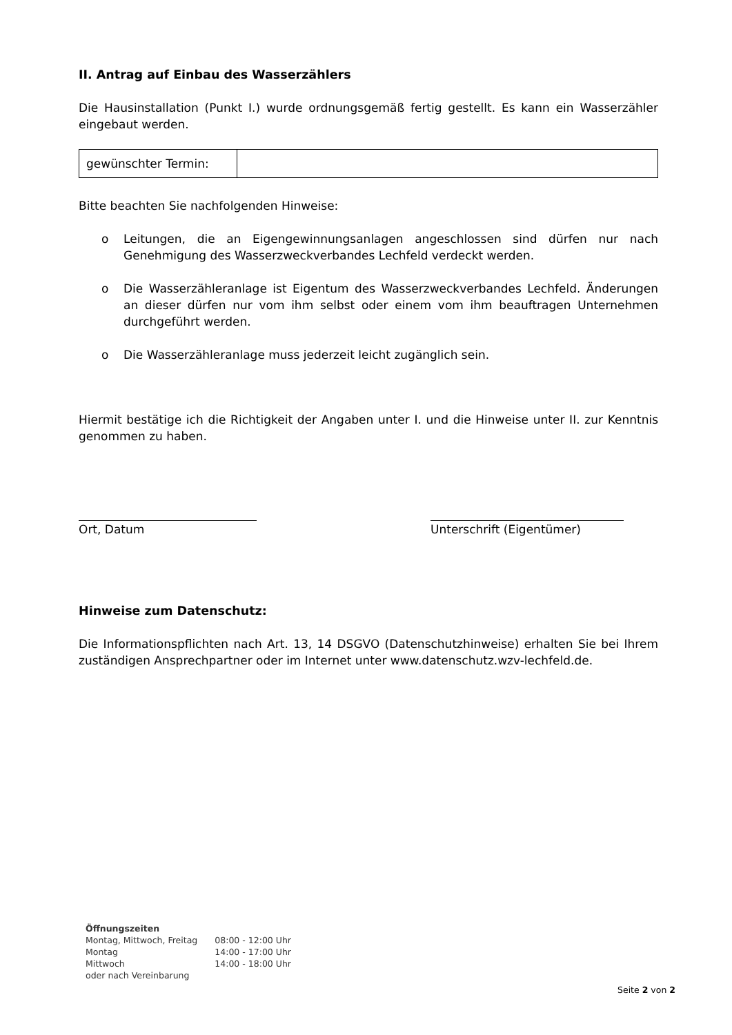II. Antrag auf Einbau des Wasserzählers
Die Hausinstallation (Punkt I.) wurde ordnungsgemäß fertig gestellt. Es kann ein Wasserzähler eingebaut werden.
| gewünschter Termin: | |
Bitte beachten Sie nachfolgenden Hinweise:
o Leitungen, die an Eigengewinnungsanlagen angeschlossen sind dürfen nur nach Genehmigung des Wasserzweckverbandes Lechfeld verdeckt werden.
o Die Wasserzähleranlage ist Eigentum des Wasserzweckverbandes Lechfeld. Änderungen an dieser dürfen nur vom ihm selbst oder einem vom ihm beauftragen Unternehmen durchgeführt werden.
o Die Wasserzähleranlage muss jederzeit leicht zugänglich sein.
Hiermit bestätige ich die Richtigkeit der Angaben unter I. und die Hinweise unter II. zur Kenntnis genommen zu haben.
Ort, Datum Unterschrift (Eigentümer)
Hinweise zum Datenschutz:
Die Informationspflichten nach Art. 13, 14 DSGVO (Datenschutzhinweise) erhalten Sie bei Ihrem zuständigen Ansprechpartner oder im Internet unter www.datenschutz.wzv-lechfeld.de.
Öffnungszeiten
| Montag, Mittwoch, Freitag | 08:00 - 12:00 Uhr |
| Montag | 14:00 - 17:00 Uhr |
| Mittwoch | 14:00 - 18:00 Uhr |
| oder nach Vereinbarung | |
Seite 2 von 2